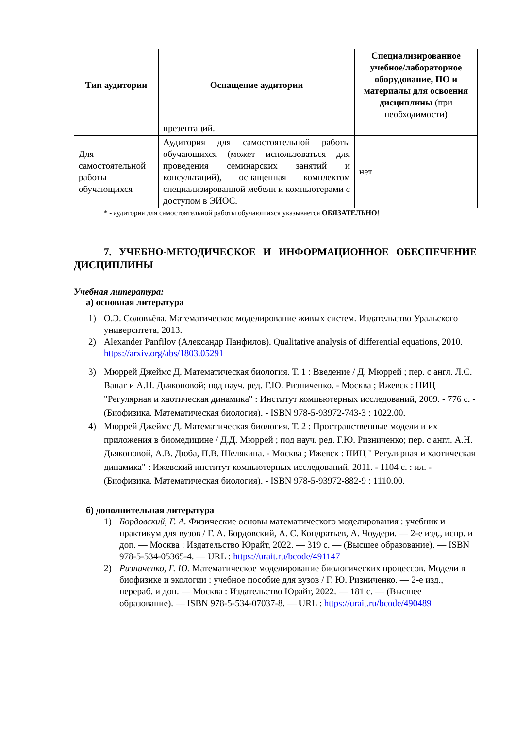| Тип аудитории | Оснащение аудитории | Специализированное учебное/лабораторное оборудование, ПО и материалы для освоения дисциплины (при необходимости) |
| --- | --- | --- |
| | презентаций. | |
| Для самостоятельной работы обучающихся | Аудитория для самостоятельной работы обучающихся (может использоваться для проведения семинарских занятий и консультаций), оснащенная комплектом специализированной мебели и компьютерами с доступом в ЭИОС. | нет |
* - аудитория для самостоятельной работы обучающихся указывается ОБЯЗАТЕЛЬНО!
7. УЧЕБНО-МЕТОДИЧЕСКОЕ И ИНФОРМАЦИОННОЕ ОБЕСПЕЧЕНИЕ ДИСЦИПЛИНЫ
Учебная литература:
а) основная литература
1) О.Э. Соловьёва. Математическое моделирование живых систем. Издательство Уральского университета, 2013.
2) Alexander Panfilov (Александр Панфилов). Qualitative analysis of differential equations, 2010. https://arxiv.org/abs/1803.05291
3) Мюррей Джеймс Д. Математическая биология. Т. 1 : Введение / Д. Мюррей ; пер. с англ. Л.С. Ванаг и А.Н. Дьяконовой; под науч. ред. Г.Ю. Ризниченко. - Москва ; Ижевск : НИЦ "Регулярная и хаотическая динамика" : Институт компьютерных исследований, 2009. - 776 с. - (Биофизика. Математическая биология). - ISBN 978-5-93972-743-3 : 1022.00.
4) Мюррей Джеймс Д. Математическая биология. Т. 2 : Пространственные модели и их приложения в биомедицине / Д.Д. Мюррей ; под науч. ред. Г.Ю. Ризниченко; пер. с англ. А.Н. Дьяконовой, А.В. Дюба, П.В. Шелякина. - Москва ; Ижевск : НИЦ " Регулярная и хаотическая динамика" : Ижевский институт компьютерных исследований, 2011. - 1104 с. : ил. - (Биофизика. Математическая биология). - ISBN 978-5-93972-882-9 : 1110.00.
б) дополнительная литература
1) Бордовский, Г. А. Физические основы математического моделирования : учебник и практикум для вузов / Г. А. Бордовский, А. С. Кондратьев, А. Чоудери. — 2-е изд., испр. и доп. — Москва : Издательство Юрайт, 2022. — 319 с. — (Высшее образование). — ISBN 978-5-534-05365-4. — URL : https://urait.ru/bcode/491147
2) Ризниченко, Г. Ю. Математическое моделирование биологических процессов. Модели в биофизике и экологии : учебное пособие для вузов / Г. Ю. Ризниченко. — 2-е изд., перераб. и доп. — Москва : Издательство Юрайт, 2022. — 181 с. — (Высшее образование). — ISBN 978-5-534-07037-8. — URL : https://urait.ru/bcode/490489